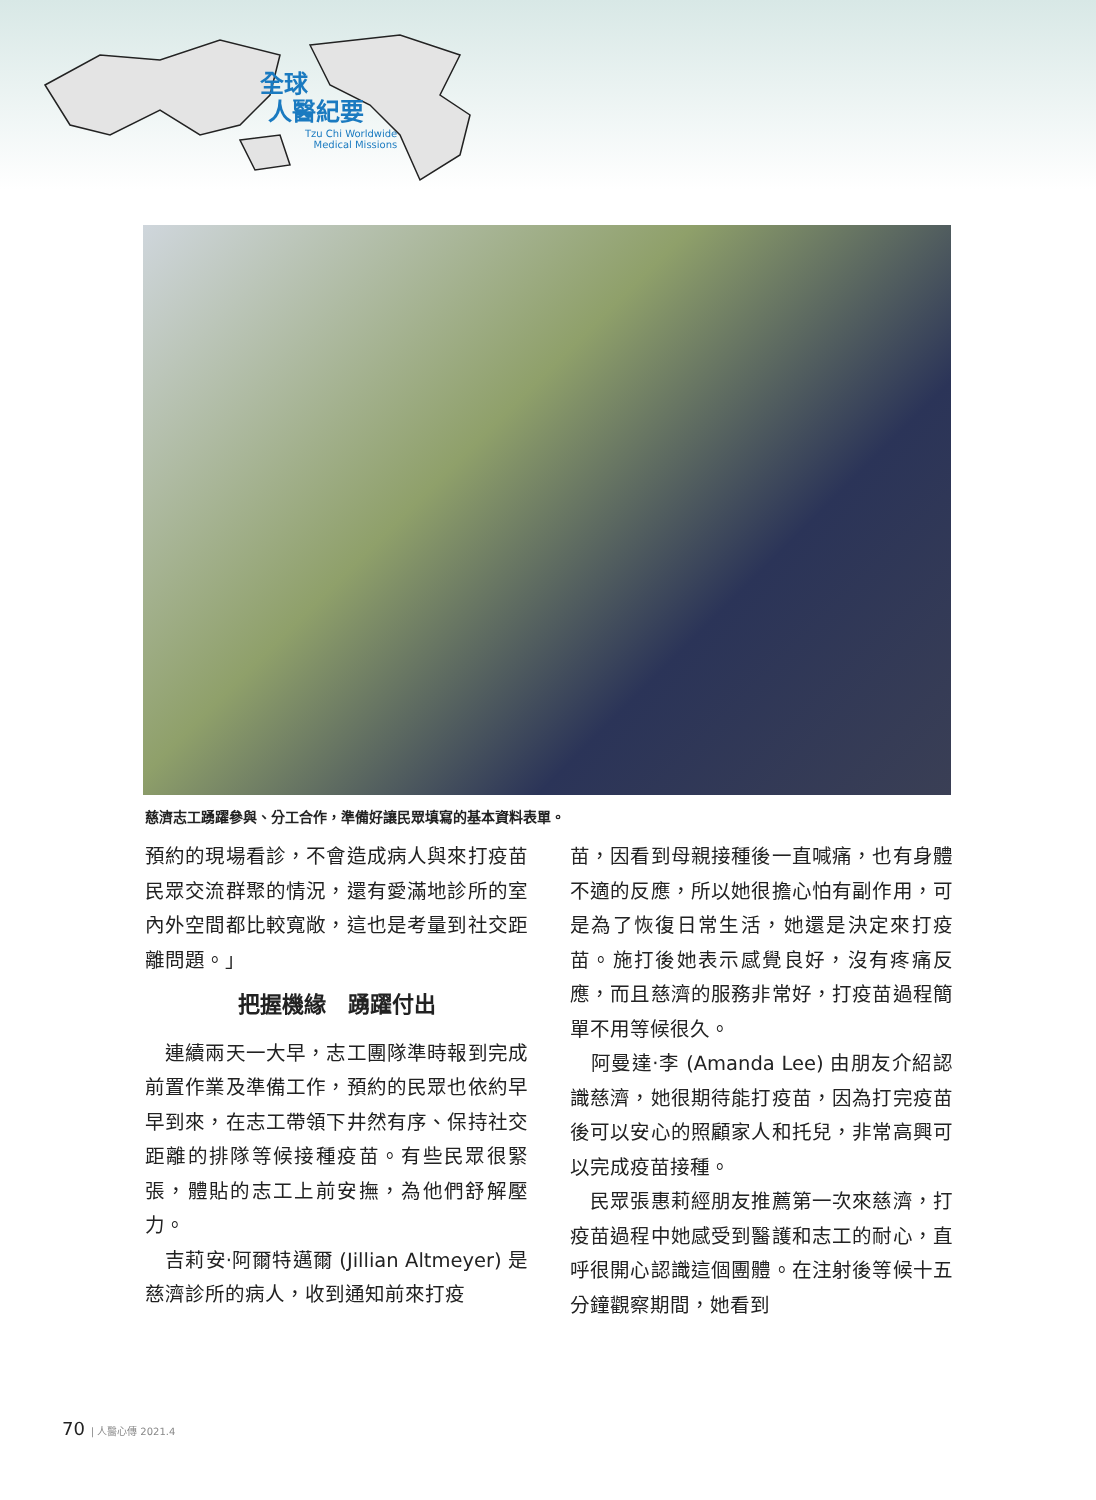全球
人醫紀要
Tzu Chi Worldwide
Medical Missions
慈濟志工踴躍參與、分工合作，準備好讓民眾填寫的基本資料表單。
預約的現場看診，不會造成病人與來打疫苗民眾交流群聚的情況，還有愛滿地診所的室內外空間都比較寬敞，這也是考量到社交距離問題。」
把握機緣　踴躍付出
　連續兩天一大早，志工團隊準時報到完成前置作業及準備工作，預約的民眾也依約早早到來，在志工帶領下井然有序、保持社交距離的排隊等候接種疫苗。有些民眾很緊張，體貼的志工上前安撫，為他們舒解壓力。
　吉莉安‧阿爾特邁爾 (Jillian Altmeyer) 是慈濟診所的病人，收到通知前來打疫
苗，因看到母親接種後一直喊痛，也有身體不適的反應，所以她很擔心怕有副作用，可是為了恢復日常生活，她還是決定來打疫苗。施打後她表示感覺良好，沒有疼痛反應，而且慈濟的服務非常好，打疫苗過程簡單不用等候很久。
　阿曼達‧李 (Amanda Lee) 由朋友介紹認識慈濟，她很期待能打疫苗，因為打完疫苗後可以安心的照顧家人和托兒，非常高興可以完成疫苗接種。
　民眾張惠莉經朋友推薦第一次來慈濟，打疫苗過程中她感受到醫護和志工的耐心，直呼很開心認識這個團體。在注射後等候十五分鐘觀察期間，她看到
70 | 人醫心傳 2021.4